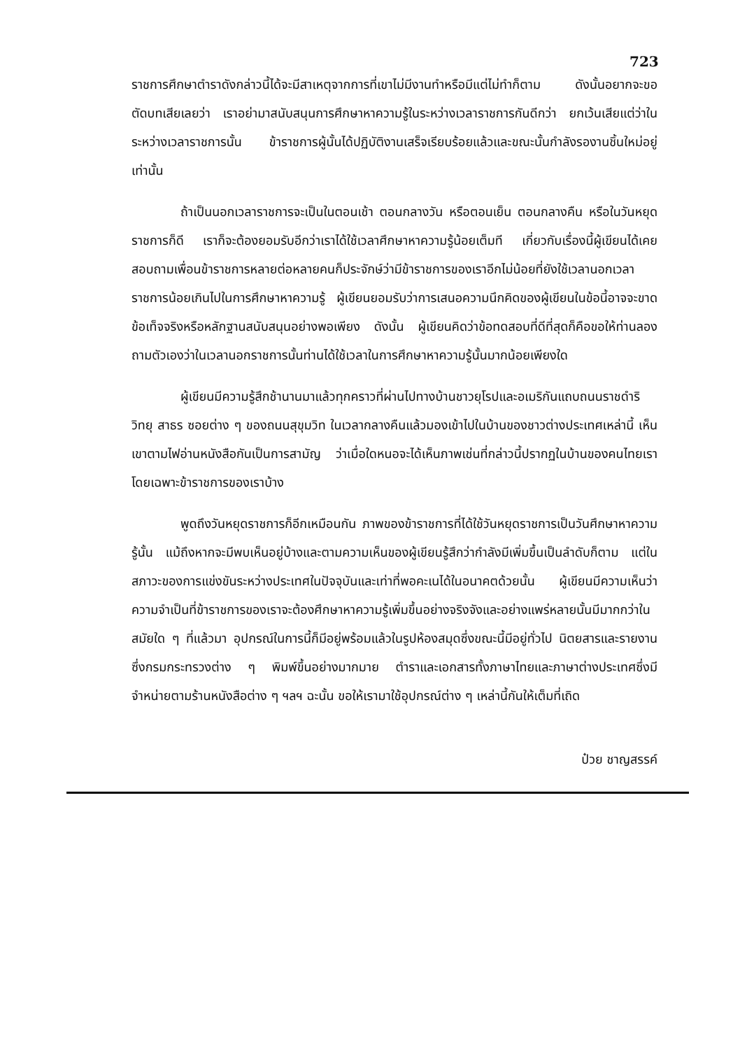723
ราชการศึกษาตำราดังกล่าวนี้ได้จะมีสาเหตุจากการที่เขาไม่มีงานทำหรือมีแต่ไม่ทำก็ตาม ดังนั้นอยากจะขอตัดบทเสียเลยว่า เราอย่ามาสนับสนุนการศึกษาหาความรู้ในระหว่างเวลาราชการกันดีกว่า ยกเว้นเสียแต่ว่าในระหว่างเวลาราชการนั้น ข้าราชการผู้นั้นได้ปฏิบัติงานเสร็จเรียบร้อยแล้วและขณะนั้นกำลังรองานชิ้นใหม่อยู่เท่านั้น
ถ้าเป็นนอกเวลาราชการจะเป็นในตอนเช้า ตอนกลางวัน หรือตอนเย็น ตอนกลางคืน หรือในวันหยุดราชการก็ดี เราก็จะต้องยอมรับอีกว่าเราได้ใช้เวลาศึกษาหาความรู้น้อยเต็มที เกี่ยวกับเรื่องนี้ผู้เขียนได้เคยสอบถามเพื่อนข้าราชการหลายต่อหลายคนก็ประจักษ์ว่ามีข้าราชการของเราอีกไม่น้อยที่ยังใช้เวลานอกเวลาราชการน้อยเกินไปในการศึกษาหาความรู้ ผู้เขียนยอมรับว่าการเสนอความนึกคิดของผู้เขียนในข้อนี้อาจจะขาดข้อเท็จจริงหรือหลักฐานสนับสนุนอย่างพอเพียง ดังนั้น ผู้เขียนคิดว่าข้อทดสอบที่ดีที่สุดก็คือขอให้ท่านลองถามตัวเองว่าในเวลานอกราชการนั้นท่านได้ใช้เวลาในการศึกษาหาความรู้นั้นมากน้อยเพียงใด
ผู้เขียนมีความรู้สึกช้านานมาแล้วทุกคราวที่ผ่านไปทางบ้านชาวยุโรปและอเมริกันแถบถนนราชดำริ วิทยุ สาธร ซอยต่าง ๆ ของถนนสุขุมวิท ในเวลากลางคืนแล้วมองเข้าไปในบ้านของชาวต่างประเทศเหล่านี้ เห็นเขาตามไฟอ่านหนังสือกันเป็นการสามัญ ว่าเมื่อใดหนอจะได้เห็นภาพเช่นที่กล่าวนี้ปรากฏในบ้านของคนไทยเราโดยเฉพาะข้าราชการของเราบ้าง
พูดถึงวันหยุดราชการก็อีกเหมือนกัน ภาพของข้าราชการที่ได้ใช้วันหยุดราชการเป็นวันศึกษาหาความรู้นั้น แม้ถึงหากจะมีพบเห็นอยู่บ้างและตามความเห็นของผู้เขียนรู้สึกว่ากำลังมีเพิ่มขึ้นเป็นลำดับก็ตาม แต่ในสภาวะของการแข่งขันระหว่างประเทศในปัจจุบันและเท่าที่พอคะเนได้ในอนาคตด้วยนั้น ผู้เขียนมีความเห็นว่าความจำเป็นที่ข้าราชการของเราจะต้องศึกษาหาความรู้เพิ่มขึ้นอย่างจริงจังและอย่างแพร่หลายนั้นมีมากกว่าในสมัยใด ๆ ที่แล้วมา อุปกรณ์ในการนี้ก็มีอยู่พร้อมแล้วในรูปห้องสมุดซึ่งขณะนี้มีอยู่ทั่วไป นิตยสารและรายงานซึ่งกรมกระทรวงต่าง ๆ พิมพ์ขึ้นอย่างมากมาย ตำราและเอกสารทั้งภาษาไทยและภาษาต่างประเทศซึ่งมีจำหน่ายตามร้านหนังสือต่าง ๆ ฯลฯ ฉะนั้น ขอให้เรามาใช้อุปกรณ์ต่าง ๆ เหล่านี้กันให้เต็มที่เถิด
ป๋วย ชาญสรรค์